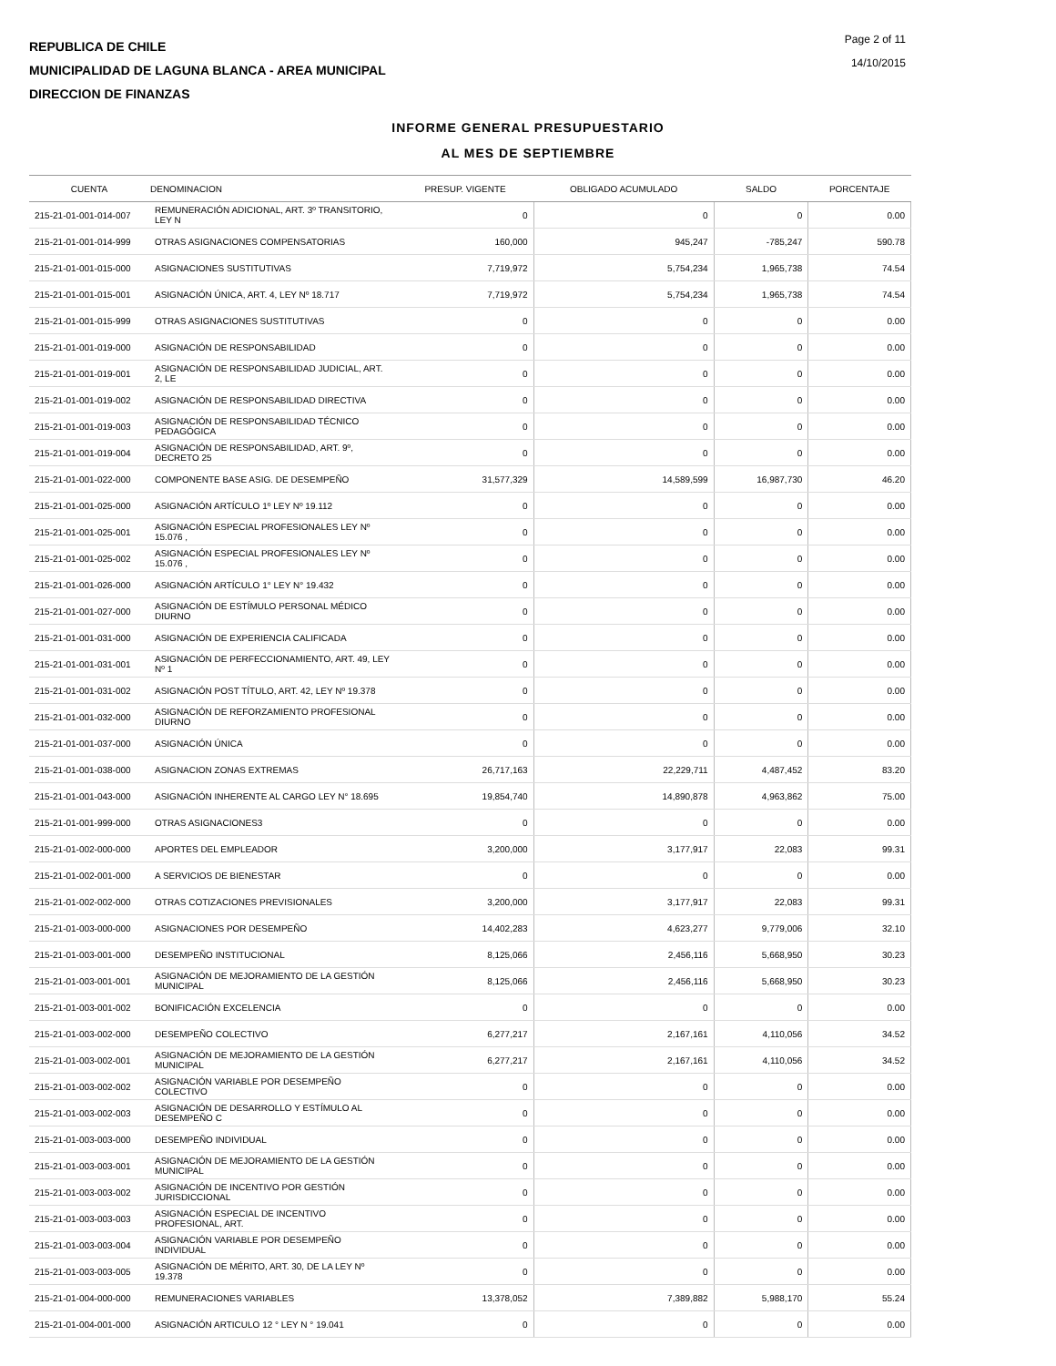REPUBLICA DE CHILE
MUNICIPALIDAD DE LAGUNA BLANCA - AREA MUNICIPAL
DIRECCION DE FINANZAS
Page 2 of 11
14/10/2015
INFORME GENERAL PRESUPUESTARIO
AL MES DE SEPTIEMBRE
| CUENTA | DENOMINACION | PRESUP. VIGENTE | OBLIGADO ACUMULADO | SALDO | PORCENTAJE |
| --- | --- | --- | --- | --- | --- |
| 215-21-01-001-014-007 | REMUNERACIÓN ADICIONAL, ART. 3º TRANSITORIO, LEY N | 0 | 0 | 0 | 0.00 |
| 215-21-01-001-014-999 | OTRAS ASIGNACIONES COMPENSATORIAS | 160,000 | 945,247 | -785,247 | 590.78 |
| 215-21-01-001-015-000 | ASIGNACIONES SUSTITUTIVAS | 7,719,972 | 5,754,234 | 1,965,738 | 74.54 |
| 215-21-01-001-015-001 | ASIGNACIÓN ÚNICA, ART. 4, LEY Nº 18.717 | 7,719,972 | 5,754,234 | 1,965,738 | 74.54 |
| 215-21-01-001-015-999 | OTRAS ASIGNACIONES SUSTITUTIVAS | 0 | 0 | 0 | 0.00 |
| 215-21-01-001-019-000 | ASIGNACIÓN DE RESPONSABILIDAD | 0 | 0 | 0 | 0.00 |
| 215-21-01-001-019-001 | ASIGNACIÓN DE RESPONSABILIDAD JUDICIAL, ART. 2, LE | 0 | 0 | 0 | 0.00 |
| 215-21-01-001-019-002 | ASIGNACIÓN DE RESPONSABILIDAD DIRECTIVA | 0 | 0 | 0 | 0.00 |
| 215-21-01-001-019-003 | ASIGNACIÓN DE RESPONSABILIDAD TÉCNICO PEDAGÓGICA | 0 | 0 | 0 | 0.00 |
| 215-21-01-001-019-004 | ASIGNACIÓN DE RESPONSABILIDAD, ART. 9º, DECRETO 25 | 0 | 0 | 0 | 0.00 |
| 215-21-01-001-022-000 | COMPONENTE BASE ASIG. DE DESEMPEÑO | 31,577,329 | 14,589,599 | 16,987,730 | 46.20 |
| 215-21-01-001-025-000 | ASIGNACIÓN ARTÍCULO 1º LEY Nº 19.112 | 0 | 0 | 0 | 0.00 |
| 215-21-01-001-025-001 | ASIGNACIÓN ESPECIAL PROFESIONALES LEY Nº 15.076 , | 0 | 0 | 0 | 0.00 |
| 215-21-01-001-025-002 | ASIGNACIÓN ESPECIAL PROFESIONALES LEY Nº 15.076 , | 0 | 0 | 0 | 0.00 |
| 215-21-01-001-026-000 | ASIGNACIÓN ARTÍCULO 1° LEY N° 19.432 | 0 | 0 | 0 | 0.00 |
| 215-21-01-001-027-000 | ASIGNACIÓN DE ESTÍMULO PERSONAL MÉDICO DIURNO | 0 | 0 | 0 | 0.00 |
| 215-21-01-001-031-000 | ASIGNACIÓN DE EXPERIENCIA CALIFICADA | 0 | 0 | 0 | 0.00 |
| 215-21-01-001-031-001 | ASIGNACIÓN DE PERFECCIONAMIENTO, ART. 49, LEY Nº 1 | 0 | 0 | 0 | 0.00 |
| 215-21-01-001-031-002 | ASIGNACIÓN POST TÍTULO, ART. 42, LEY Nº 19.378 | 0 | 0 | 0 | 0.00 |
| 215-21-01-001-032-000 | ASIGNACIÓN DE REFORZAMIENTO PROFESIONAL DIURNO | 0 | 0 | 0 | 0.00 |
| 215-21-01-001-037-000 | ASIGNACIÓN ÚNICA | 0 | 0 | 0 | 0.00 |
| 215-21-01-001-038-000 | ASIGNACION ZONAS EXTREMAS | 26,717,163 | 22,229,711 | 4,487,452 | 83.20 |
| 215-21-01-001-043-000 | ASIGNACIÓN INHERENTE AL CARGO LEY N° 18.695 | 19,854,740 | 14,890,878 | 4,963,862 | 75.00 |
| 215-21-01-001-999-000 | OTRAS ASIGNACIONES3 | 0 | 0 | 0 | 0.00 |
| 215-21-01-002-000-000 | APORTES DEL EMPLEADOR | 3,200,000 | 3,177,917 | 22,083 | 99.31 |
| 215-21-01-002-001-000 | A SERVICIOS DE BIENESTAR | 0 | 0 | 0 | 0.00 |
| 215-21-01-002-002-000 | OTRAS COTIZACIONES PREVISIONALES | 3,200,000 | 3,177,917 | 22,083 | 99.31 |
| 215-21-01-003-000-000 | ASIGNACIONES POR DESEMPEÑO | 14,402,283 | 4,623,277 | 9,779,006 | 32.10 |
| 215-21-01-003-001-000 | DESEMPEÑO INSTITUCIONAL | 8,125,066 | 2,456,116 | 5,668,950 | 30.23 |
| 215-21-01-003-001-001 | ASIGNACIÓN DE MEJORAMIENTO DE LA GESTIÓN MUNICIPAL | 8,125,066 | 2,456,116 | 5,668,950 | 30.23 |
| 215-21-01-003-001-002 | BONIFICACIÓN EXCELENCIA | 0 | 0 | 0 | 0.00 |
| 215-21-01-003-002-000 | DESEMPEÑO COLECTIVO | 6,277,217 | 2,167,161 | 4,110,056 | 34.52 |
| 215-21-01-003-002-001 | ASIGNACIÓN DE MEJORAMIENTO DE LA GESTIÓN MUNICIPAL | 6,277,217 | 2,167,161 | 4,110,056 | 34.52 |
| 215-21-01-003-002-002 | ASIGNACIÓN VARIABLE POR DESEMPEÑO COLECTIVO | 0 | 0 | 0 | 0.00 |
| 215-21-01-003-002-003 | ASIGNACIÓN DE DESARROLLO Y ESTÍMULO AL DESEMPEÑO C | 0 | 0 | 0 | 0.00 |
| 215-21-01-003-003-000 | DESEMPEÑO INDIVIDUAL | 0 | 0 | 0 | 0.00 |
| 215-21-01-003-003-001 | ASIGNACIÓN DE MEJORAMIENTO DE LA GESTIÓN MUNICIPAL | 0 | 0 | 0 | 0.00 |
| 215-21-01-003-003-002 | ASIGNACIÓN DE INCENTIVO POR GESTIÓN JURISDICCIONAL | 0 | 0 | 0 | 0.00 |
| 215-21-01-003-003-003 | ASIGNACIÓN ESPECIAL DE INCENTIVO PROFESIONAL, ART. | 0 | 0 | 0 | 0.00 |
| 215-21-01-003-003-004 | ASIGNACIÓN VARIABLE POR DESEMPEÑO INDIVIDUAL | 0 | 0 | 0 | 0.00 |
| 215-21-01-003-003-005 | ASIGNACIÓN DE MÉRITO, ART. 30, DE LA LEY Nº 19.378 | 0 | 0 | 0 | 0.00 |
| 215-21-01-004-000-000 | REMUNERACIONES VARIABLES | 13,378,052 | 7,389,882 | 5,988,170 | 55.24 |
| 215-21-01-004-001-000 | ASIGNACIÓN ARTICULO 12 ° LEY N ° 19.041 | 0 | 0 | 0 | 0.00 |